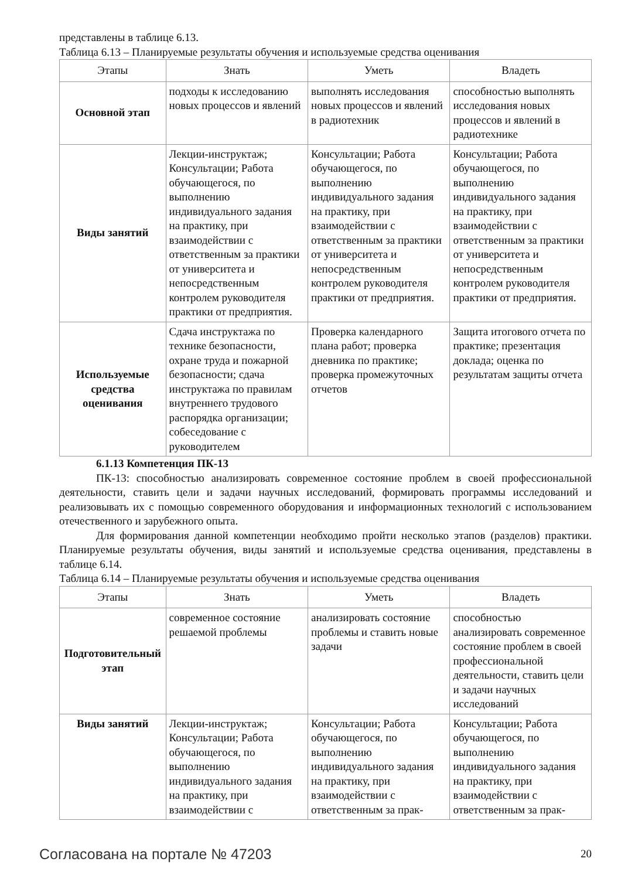представлены в таблице 6.13.
Таблица 6.13 – Планируемые результаты обучения и используемые средства оценивания
| Этапы | Знать | Уметь | Владеть |
| --- | --- | --- | --- |
| Основной этап | подходы к исследованию новых процессов и явлений | выполнять исследования новых процессов и явлений в радиотехник | способностью выполнять исследования новых процессов и явлений в радиотехнике |
| Виды занятий | Лекции-инструктаж; Консультации; Работа обучающегося, по выполнению индивидуального задания на практику, при взаимодействии с ответственным за практики от университета и непосредственным контролем руководителя практики от предприятия. | Консультации; Работа обучающегося, по выполнению индивидуального задания на практику, при взаимодействии с ответственным за практики от университета и непосредственным контролем руководителя практики от предприятия. | Консультации; Работа обучающегося, по выполнению индивидуального задания на практику, при взаимодействии с ответственным за практики от университета и непосредственным контролем руководителя практики от предприятия. |
| Используемые средства оценивания | Сдача инструктажа по технике безопасности, охране труда и пожарной безопасности; сдача инструктажа по правилам внутреннего трудового распорядка организации; собеседование с руководителем | Проверка календарного плана работ; проверка дневника по практике; проверка промежуточных отчетов | Защита итогового отчета по практике; презентация доклада; оценка по результатам защиты отчета |
6.1.13 Компетенция ПК-13
ПК-13: способностью анализировать современное состояние проблем в своей профессиональной деятельности, ставить цели и задачи научных исследований, формировать программы исследований и реализовывать их с помощью современного оборудования и информационных технологий с использованием отечественного и зарубежного опыта.
Для формирования данной компетенции необходимо пройти несколько этапов (разделов) практики. Планируемые результаты обучения, виды занятий и используемые средства оценивания, представлены в таблице 6.14.
Таблица 6.14 – Планируемые результаты обучения и используемые средства оценивания
| Этапы | Знать | Уметь | Владеть |
| --- | --- | --- | --- |
| Подготовительный этап | современное состояние решаемой проблемы | анализировать состояние проблемы и ставить новые задачи | способностью анализировать современное состояние проблем в своей профессиональной деятельности, ставить цели и задачи научных исследований |
| Виды занятий | Лекции-инструктаж; Консультации; Работа обучающегося, по выполнению индивидуального задания на практику, при взаимодействии с | Консультации; Работа обучающегося, по выполнению индивидуального задания на практику, при взаимодействии с ответственным за прак- | Консультации; Работа обучающегося, по выполнению индивидуального задания на практику, при взаимодействии с ответственным за прак- |
Согласована на портале № 47203 20